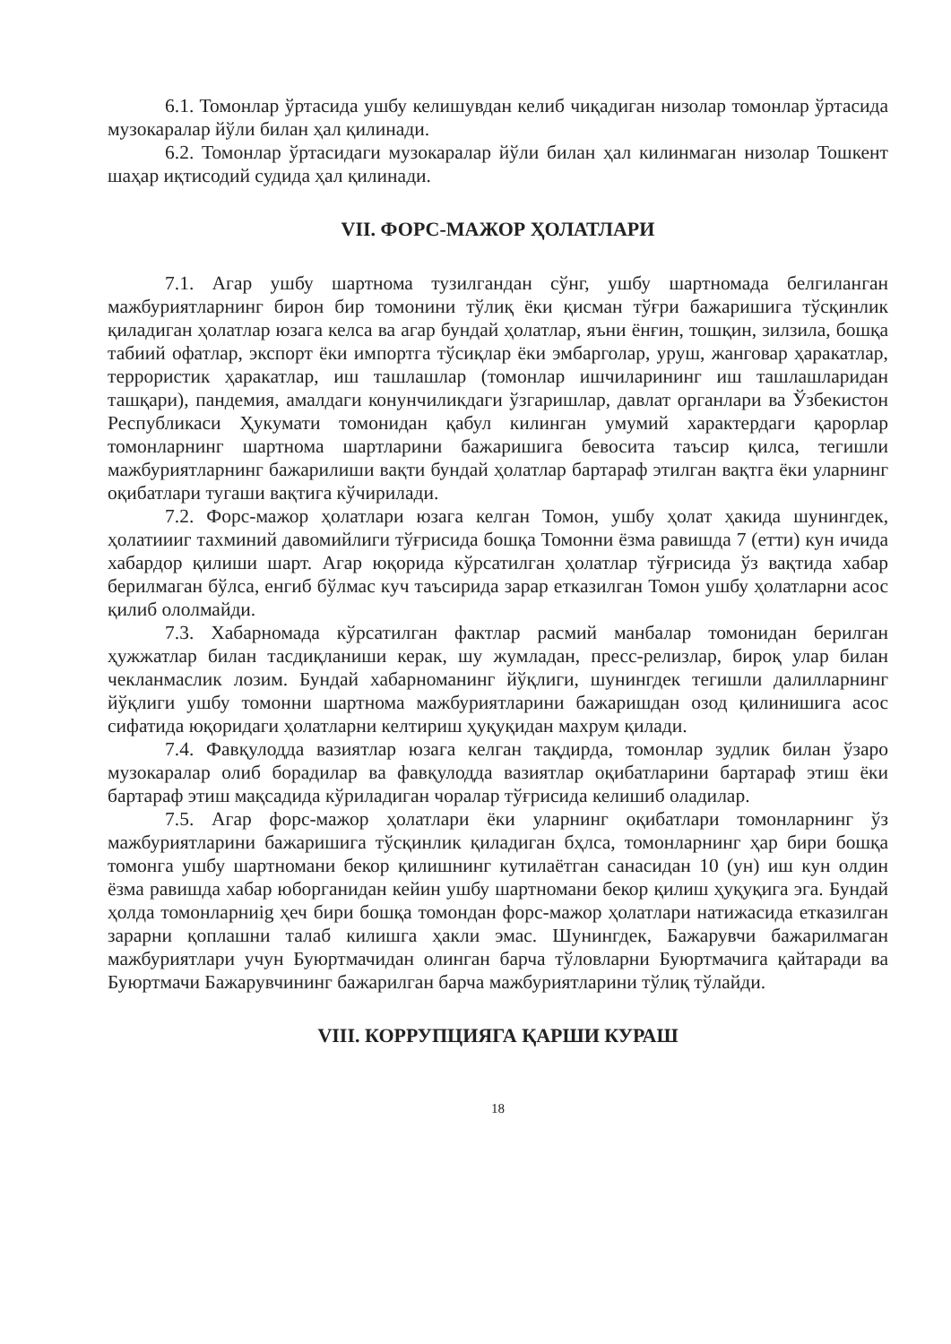6.1. Томонлар ўртасида ушбу келишувдан келиб чиқадиган низолар томонлар ўртасида музокаралар йўли билан ҳал қилинади.
6.2. Томонлар ўртасидаги музокаралар йўли билан ҳал килинмаган низолар Тошкент шаҳар иқтисодий судида ҳал қилинади.
VII. ФОРС-МАЖОР ҲОЛАТЛАРИ
7.1. Агар ушбу шартнома тузилгандан сўнг, ушбу шартномада белгиланган мажбуриятларнинг бирон бир томонини тўлиқ ёки қисман тўғри бажаришига тўсқинлик қиладиган ҳолатлар юзага келса ва агар бундай ҳолатлар, яъни ёнғин, тошқин, зилзила, бошқа табиий офатлар, экспорт ёки импортга тўсиқлар ёки эмбарголар, уруш, жанговар ҳаракатлар, террористик ҳаракатлар, иш ташлашлар (томонлар ишчиларининг иш ташлашларидан ташқари), пандемия, амалдаги конунчиликдаги ўзгаришлар, давлат органлари ва Ўзбекистон Республикаси Ҳукумати томонидан қабул килинган умумий характердаги қарорлар томонларнинг шартнома шартларини бажаришига бевосита таъсир қилса, тегишли мажбуриятларнинг бажарилиши вақти бундай ҳолатлар бартараф этилган вақтга ёки уларнинг оқибатлари тугаши вақтига кўчирилади.
7.2. Форс-мажор ҳолатлари юзага келган Томон, ушбу ҳолат ҳакида шунингдек, ҳолатиииг тахминий давомийлиги тўғрисида бошқа Томонни ёзма равишда 7 (етти) кун ичида хабардор қилиши шарт. Агар юқорида кўрсатилган ҳолатлар тўғрисида ўз вақтида хабар берилмаган бўлса, енгиб бўлмас куч таъсирида зарар етказилган Томон ушбу ҳолатларни асос қилиб ололмайди.
7.3. Хабарномада кўрсатилган фактлар расмий манбалар томонидан берилган ҳужжатлар билан тасдиқланиши керак, шу жумладан, пресс-релизлар, бироқ улар билан чекланмаслик лозим. Бундай хабарноманинг йўқлиги, шунингдек тегишли далилларнинг йўқлиги ушбу томонни шартнома мажбуриятларини бажаришдан озод қилинишига асос сифатида юқоридаги ҳолатларни келтириш ҳуқуқидан махрум қилади.
7.4. Фавқулодда вазиятлар юзага келган тақдирда, томонлар зудлик билан ўзаро музокаралар олиб борадилар ва фавқулодда вазиятлар оқибатларини бартараф этиш ёки бартараф этиш мақсадида кўриладиган чоралар тўғрисида келишиб оладилар.
7.5. Агар форс-мажор ҳолатлари ёки уларнинг оқибатлари томонларнинг ўз мажбуриятларини бажаришига тўсқинлик қиладиган бҳлса, томонларнинг ҳар бири бошқа томонга ушбу шартномани бекор қилишнинг кутилаётган санасидан 10 (ун) иш кун олдин ёзма равишда хабар юборганидан кейин ушбу шартномани бекор қилиш ҳуқуқига эга. Бундай ҳолда томонларниig ҳеч бири бошқа томондан форс-мажор ҳолатлари натижасида етказилган зарарни қоплашни талаб килишга ҳакли эмас. Шунингдек, Бажарувчи бажарилмаган мажбуриятлари учун Буюртмачидан олинган барча тўловларни Буюртмачига қайтаради ва Буюртмачи Бажарувчининг бажарилган барча мажбуриятларини тўлиқ тўлайди.
VIII. КОРРУПЦИЯГА ҚАРШИ КУРАШ
18